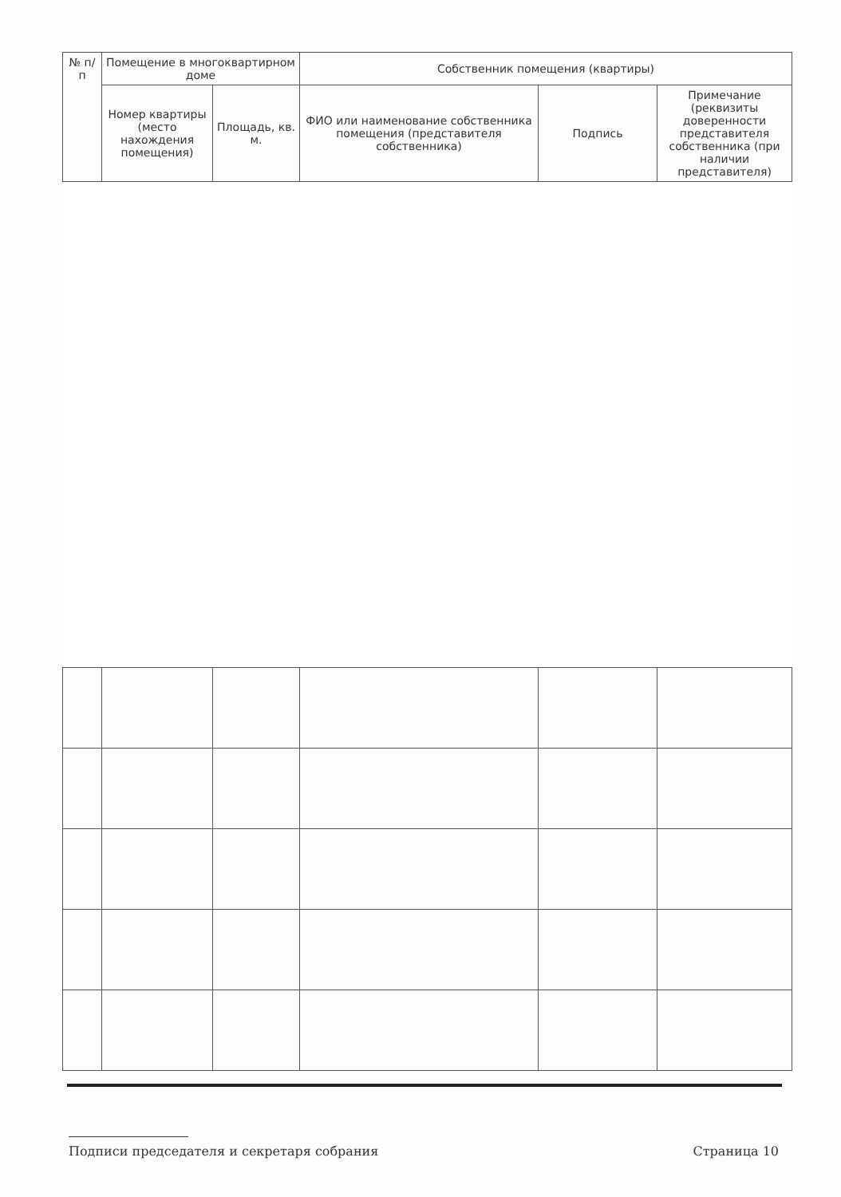| № п/п | Помещение в многоквартирном доме | | Собственник помещения (квартиры) | | |
| --- | --- | --- | --- | --- | --- |
| | Номер квартиры (место нахождения помещения) | Площадь, кв. м. | ФИО или наименование собственника помещения (представителя собственника) | Подпись | Примечание (реквизиты доверенности представителя собственника (при наличии представителя) |
Подписи председателя и секретаря собрания Страница 10